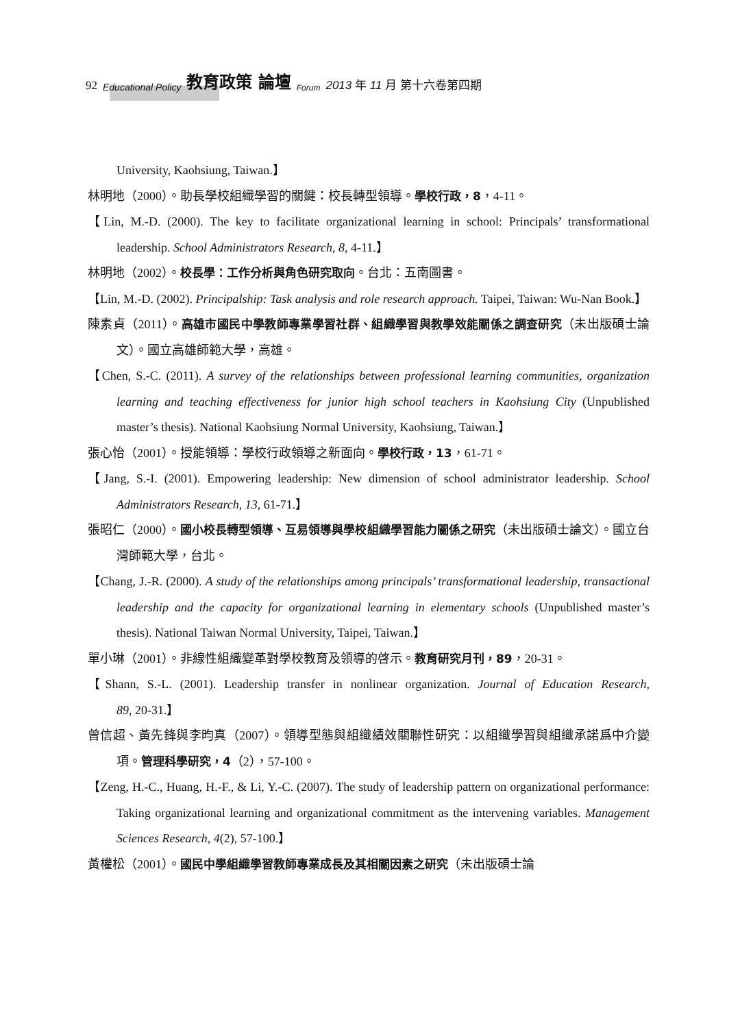92 Educational Policy 教育政策 論壇 Forum 2013 年 11 月 第十六卷第四期
University, Kaohsiung, Taiwan.】
林明地（2000）。助長學校組織學習的關鍵：校長轉型領導。學校行政，8，4-11。
【Lin, M.-D. (2000). The key to facilitate organizational learning in school: Principals’ transformational leadership. School Administrators Research, 8, 4-11.】
林明地（2002）。校長學：工作分析與角色研究取向。台北：五南圖書。
【Lin, M.-D. (2002). Principalship: Task analysis and role research approach. Taipei, Taiwan: Wu-Nan Book.】
陳素貞（2011）。高雄市國民中學教師專業學習社群、組織學習與教學效能關係之調查研究（未出版碩士論文）。國立高雄師範大學，高雄。
【Chen, S.-C. (2011). A survey of the relationships between professional learning communities, organization learning and teaching effectiveness for junior high school teachers in Kaohsiung City (Unpublished master’s thesis). National Kaohsiung Normal University, Kaohsiung, Taiwan.】
張心怡（2001）。授能領導：學校行政領導之新面向。學校行政，13，61-71。
【Jang, S.-I. (2001). Empowering leadership: New dimension of school administrator leadership. School Administrators Research, 13, 61-71.】
張昭仁（2000）。國小校長轉型領導、互易領導與學校組織學習能力關係之研究（未出版碩士論文）。國立台灣師範大學，台北。
【Chang, J.-R. (2000). A study of the relationships among principals’ transformational leadership, transactional leadership and the capacity for organizational learning in elementary schools (Unpublished master’s thesis). National Taiwan Normal University, Taipei, Taiwan.】
單小琳（2001）。非線性組織變革對學校教育及領導的啓示。教育研究月刊，89，20-31。
【Shann, S.-L. (2001). Leadership transfer in nonlinear organization. Journal of Education Research, 89, 20-31.】
曾信超、黃先鋒與李昀真（2007）。領導型態與組織績效關聯性研究：以組織學習與組織承諾爲中介變項。管理科學研究，4（2），57-100。
【Zeng, H.-C., Huang, H.-F., & Li, Y.-C. (2007). The study of leadership pattern on organizational performance: Taking organizational learning and organizational commitment as the intervening variables. Management Sciences Research, 4(2), 57-100.】
黃權松（2001）。國民中學組織學習教師專業成長及其相關因素之研究（未出版碩士論